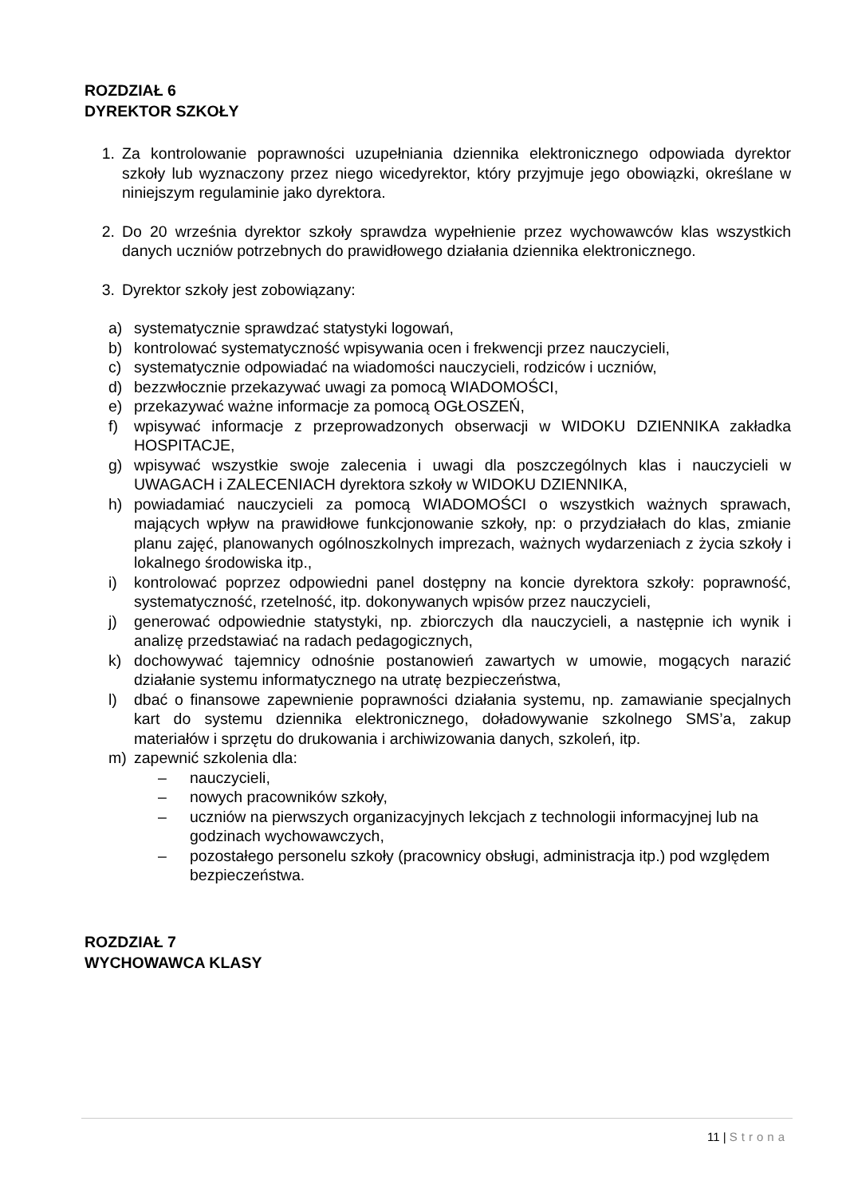ROZDZIAŁ 6
DYREKTOR SZKOŁY
1. Za kontrolowanie poprawności uzupełniania dziennika elektronicznego odpowiada dyrektor szkoły lub wyznaczony przez niego wicedyrektor, który przyjmuje jego obowiązki, określane w niniejszym regulaminie jako dyrektora.
2. Do 20 września dyrektor szkoły sprawdza wypełnienie przez wychowawców klas wszystkich danych uczniów potrzebnych do prawidłowego działania dziennika elektronicznego.
3. Dyrektor szkoły jest zobowiązany:
a) systematycznie sprawdzać statystyki logowań,
b) kontrolować systematyczność wpisywania ocen i frekwencji przez nauczycieli,
c) systematycznie odpowiadać na wiadomości nauczycieli, rodziców i uczniów,
d) bezzwłocznie przekazywać uwagi za pomocą WIADOMOŚCI,
e) przekazywać ważne informacje za pomocą OGŁOSZEŃ,
f) wpisywać informacje z przeprowadzonych obserwacji w WIDOKU DZIENNIKA zakładka HOSPITACJE,
g) wpisywać wszystkie swoje zalecenia i uwagi dla poszczególnych klas i nauczycieli w UWAGACH i ZALECENIACH dyrektora szkoły w WIDOKU DZIENNIKA,
h) powiadamiać nauczycieli za pomocą WIADOMOŚCI o wszystkich ważnych sprawach, mających wpływ na prawidłowe funkcjonowanie szkoły, np: o przydziałach do klas, zmianie planu zajęć, planowanych ogólnoszkolnych imprezach, ważnych wydarzeniach z życia szkoły i lokalnego środowiska itp.,
i) kontrolować poprzez odpowiedni panel dostępny na koncie dyrektora szkoły: poprawność, systematyczność, rzetelność, itp. dokonywanych wpisów przez nauczycieli,
j) generować odpowiednie statystyki, np. zbiorczych dla nauczycieli, a następnie ich wynik i analizę przedstawiać na radach pedagogicznych,
k) dochowywać tajemnicy odnośnie postanowień zawartych w umowie, mogących narazić działanie systemu informatycznego na utratę bezpieczeństwa,
l) dbać o finansowe zapewnienie poprawności działania systemu, np. zamawianie specjalnych kart do systemu dziennika elektronicznego, doładowywanie szkolnego SMS’a, zakup materiałów i sprzętu do drukowania i archiwizowania danych, szkoleń, itp.
m) zapewnić szkolenia dla:
– nauczycieli,
– nowych pracowników szkoły,
– uczniów na pierwszych organizacyjnych lekcjach z technologii informacyjnej lub na godzinach wychowawczych,
– pozostałego personelu szkoły (pracownicy obsługi, administracja itp.) pod względem bezpieczeństwa.
ROZDZIAŁ 7
WYCHOWAWCA KLASY
11 | Strona